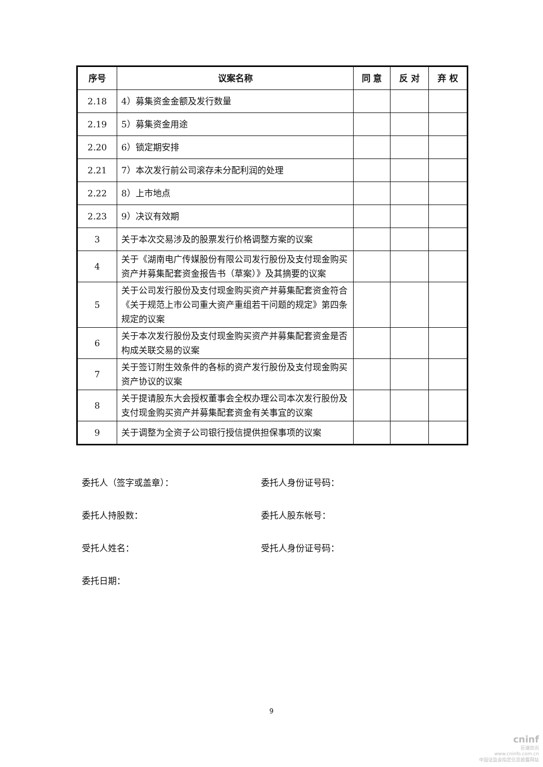| 序号 | 议案名称 | 同 意 | 反 对 | 弃 权 |
| --- | --- | --- | --- | --- |
| 2.18 | 4）募集资金金额及发行数量 | | | |
| 2.19 | 5）募集资金用途 | | | |
| 2.20 | 6）锁定期安排 | | | |
| 2.21 | 7）本次发行前公司滚存未分配利润的处理 | | | |
| 2.22 | 8）上市地点 | | | |
| 2.23 | 9）决议有效期 | | | |
| 3 | 关于本次交易涉及的股票发行价格调整方案的议案 | | | |
| 4 | 关于《湖南电广传媒股份有限公司发行股份及支付现金购买资产并募集配套资金报告书（草案）》及其摘要的议案 | | | |
| 5 | 关于公司发行股份及支付现金购买资产并募集配套资金符合《关于规范上市公司重大资产重组若干问题的规定》第四条规定的议案 | | | |
| 6 | 关于本次发行股份及支付现金购买资产并募集配套资金是否构成关联交易的议案 | | | |
| 7 | 关于签订附生效条件的各标的资产发行股份及支付现金购买资产协议的议案 | | | |
| 8 | 关于提请股东大会授权董事会全权办理公司本次发行股份及支付现金购买资产并募集配套资金有关事宜的议案 | | | |
| 9 | 关于调整为全资子公司银行授信提供担保事项的议案 | | | |
委托人（签字或盖章）： 委托人身份证号码：
委托人持股数： 委托人股东帐号：
受托人姓名： 受托人身份证号码：
委托日期：
9
cninf
巨潮资讯
www.cninfo.com.cn
中国证监会指定信息披露网站